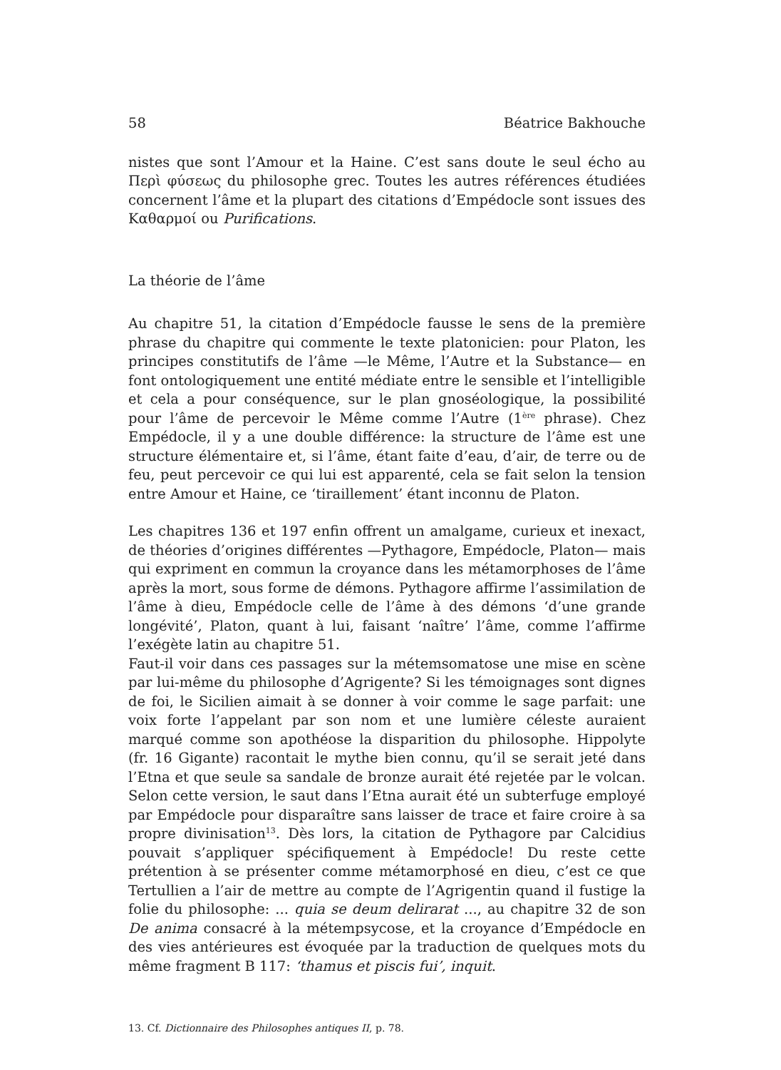58 Béatrice Bakhouche
nistes que sont l’Amour et la Haine. C’est sans doute le seul écho au Περὶ φύσεως du philosophe grec. Toutes les autres références étudiées concernent l’âme et la plupart des citations d’Empédocle sont issues des Καθαρμοί ou Purifications.
La théorie de l’âme
Au chapitre 51, la citation d’Empédocle fausse le sens de la première phrase du chapitre qui commente le texte platonicien: pour Platon, les principes constitutifs de l’âme —le Même, l’Autre et la Substance— en font ontologiquement une entité médiate entre le sensible et l’intelligible et cela a pour conséquence, sur le plan gnoséologique, la possibilité pour l’âme de percevoir le Même comme l’Autre (1<sup>ère</sup> phrase). Chez Empédocle, il y a une double différence: la structure de l’âme est une structure élémentaire et, si l’âme, étant faite d’eau, d’air, de terre ou de feu, peut percevoir ce qui lui est apparenté, cela se fait selon la tension entre Amour et Haine, ce ‘tiraillement’ étant inconnu de Platon.
Les chapitres 136 et 197 enfin offrent un amalgame, curieux et inexact, de théories d’origines différentes —Pythagore, Empédocle, Platon— mais qui expriment en commun la croyance dans les métamorphoses de l’âme après la mort, sous forme de démons. Pythagore affirme l’assimilation de l’âme à dieu, Empédocle celle de l’âme à des démons ‘d’une grande longévité’, Platon, quant à lui, faisant ‘naître’ l’âme, comme l’affirme l’exégète latin au chapitre 51.
Faut-il voir dans ces passages sur la métemsomatose une mise en scène par lui-même du philosophe d’Agrigente? Si les témoignages sont dignes de foi, le Sicilien aimait à se donner à voir comme le sage parfait: une voix forte l’appelant par son nom et une lumière céleste auraient marqué comme son apothéose la disparition du philosophe. Hippolyte (fr. 16 Gigante) racontait le mythe bien connu, qu’il se serait jeté dans l’Etna et que seule sa sandale de bronze aurait été rejetée par le volcan. Selon cette version, le saut dans l’Etna aurait été un subterfuge employé par Empédocle pour disparaître sans laisser de trace et faire croire à sa propre divinisation<sup>13</sup>. Dès lors, la citation de Pythagore par Calcidius pouvait s’appliquer spécifiquement à Empédocle! Du reste cette prétention à se présenter comme métamorphosé en dieu, c’est ce que Tertullien a l’air de mettre au compte de l’Agrigentin quand il fustige la folie du philosophe: ... quia se deum delirarat ..., au chapitre 32 de son De anima consacré à la métempsycose, et la croyance d’Empédocle en des vies antérieures est évoquée par la traduction de quelques mots du même fragment B 117: ‘thamus et piscis fui’, inquit.
13. Cf. Dictionnaire des Philosophes antiques II, p. 78.